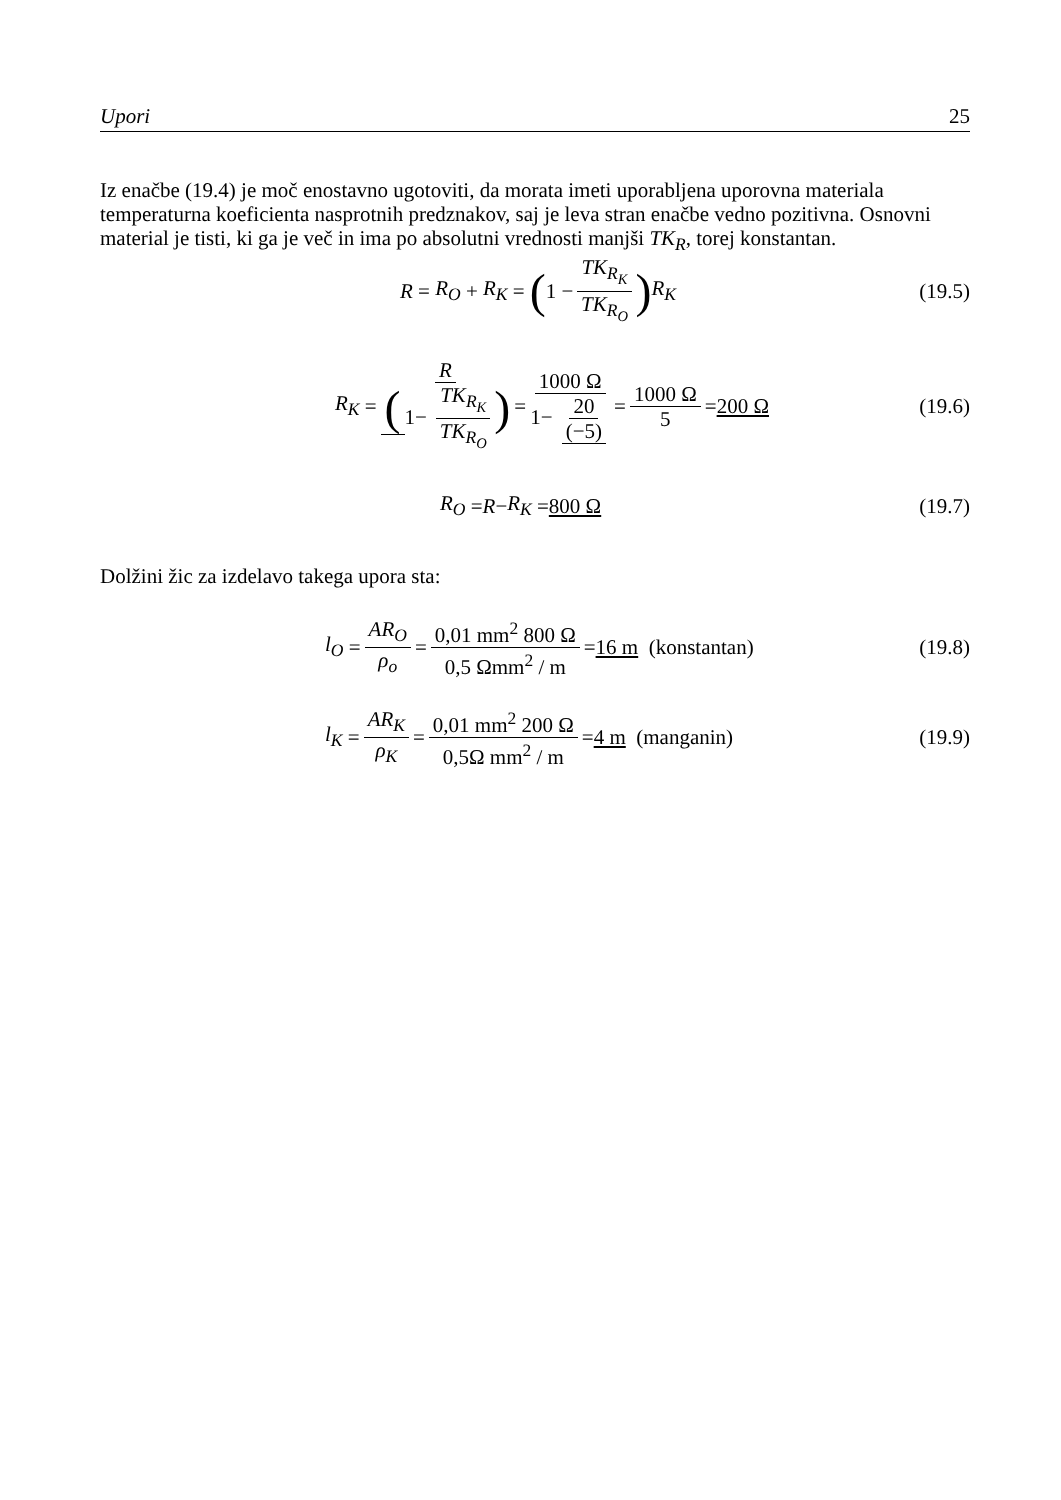Upori 25
Iz enačbe (19.4) je moč enostavno ugotoviti, da morata imeti uporabljena uporovna materiala temperaturna koeficienta nasprotnih predznakov, saj je leva stran enačbe vedno pozitivna. Osnovni material je tisti, ki ga je več in ima po absolutni vrednosti manjši TK<sub>R</sub>, torej konstantan.
R = R<sub>O</sub> + R<sub>K</sub> = (1 − TK<sub>R<sub>K</sub></sub> TK<sub>R<sub>O</sub></sub>) R<sub>K</sub>
(19.5)
R<sub>K</sub> = R (1− TK<sub>R<sub>K</sub></sub> TK<sub>R<sub>O</sub></sub>) = 1000 Ω 1− 20 (−5) = 1000 Ω 5 = 200 Ω
(19.6)
R<sub>O</sub> = R − R<sub>K</sub> = 800 Ω (19.7)
Dolžini žic za izdelavo takega upora sta:
l<sub>O</sub> = AR<sub>O</sub> ρ<sub>o</sub> = 0,01 mm<sup>2</sup> 800 Ω 0,5 Ωmm<sup>2</sup> / m = 16 m (konstantan)
(19.8)
l<sub>K</sub> = AR<sub>K</sub> ρ<sub>K</sub> = 0,01 mm<sup>2</sup> 200 Ω 0,5Ω mm<sup>2</sup> / m = 4 m (manganin)
(19.9)